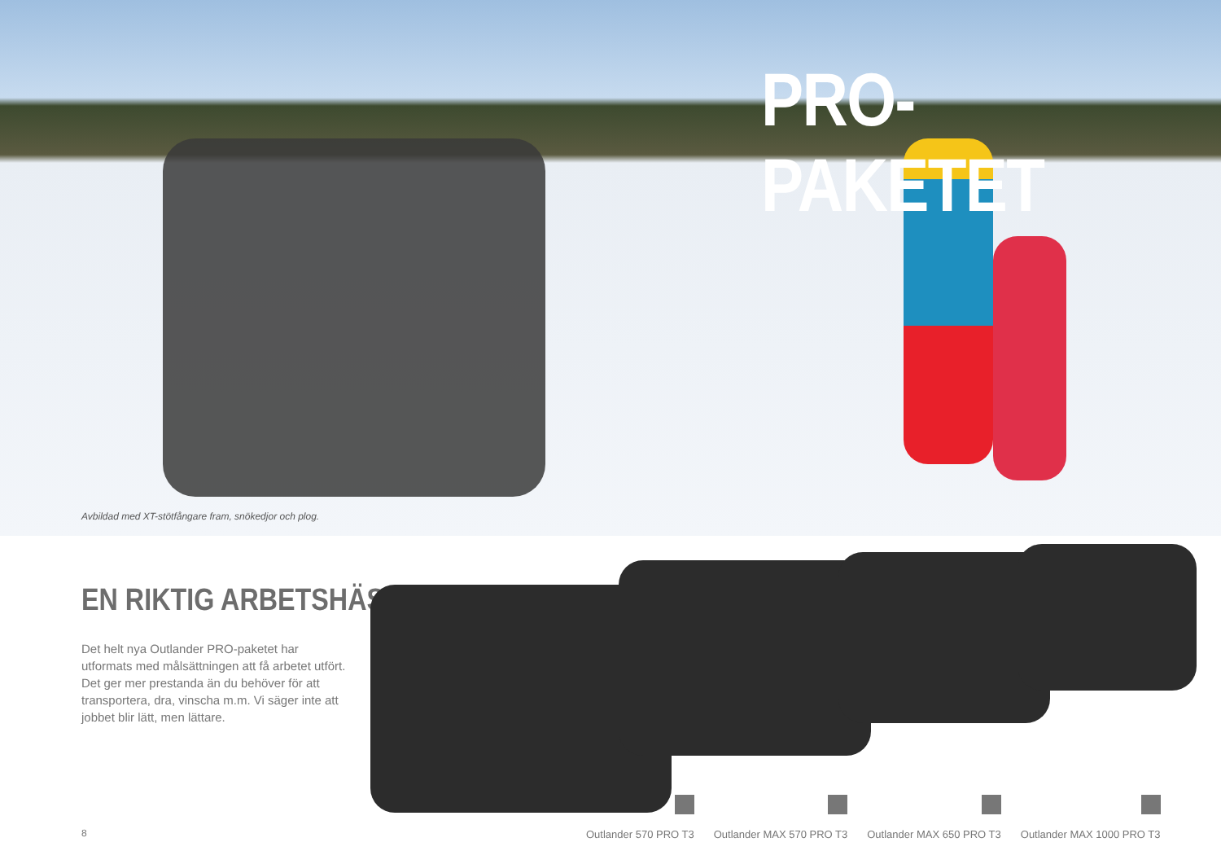PRO-PAKETET
Avbildad med XT-stötfångare fram, snökedjor och plog.
EN RIKTIG ARBETSHÄST
Det helt nya Outlander PRO-paketet har utformats med målsättningen att få arbetet utfört. Det ger mer prestanda än du behöver för att transportera, dra, vinscha m.m. Vi säger inte att jobbet blir lätt, men lättare.
8
Outlander 570 PRO T3
Outlander MAX 570 PRO T3
Outlander MAX 650 PRO T3
Outlander MAX 1000 PRO T3